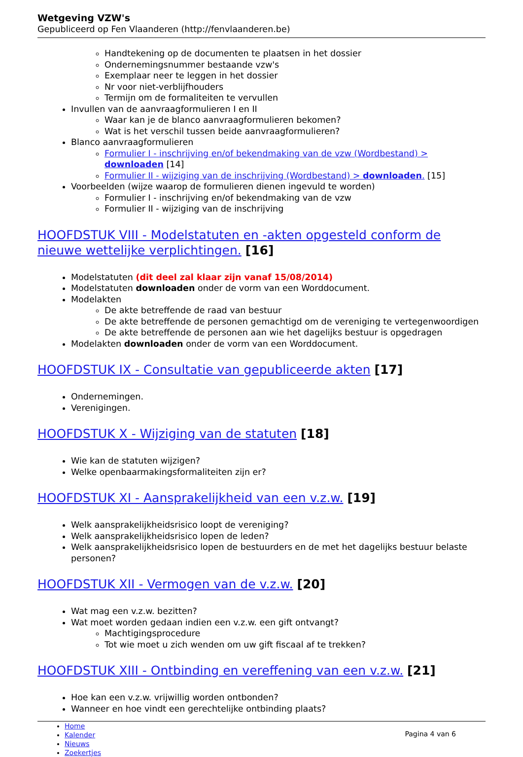Wetgeving VZW's
Gepubliceerd op Fen Vlaanderen (http://fenvlaanderen.be)
Handtekening op de documenten te plaatsen in het dossier
Ondernemingsnummer bestaande vzw's
Exemplaar neer te leggen in het dossier
Nr voor niet-verblijfhouders
Termijn om de formaliteiten te vervullen
Invullen van de aanvraagformulieren I en II
Waar kan je de blanco aanvraagformulieren bekomen?
Wat is het verschil tussen beide aanvraagformulieren?
Blanco aanvraagformulieren
Formulier I - inschrijving en/of bekendmaking van de vzw (Wordbestand) > downloaden [14]
Formulier II - wijziging van de inschrijving (Wordbestand) > downloaden. [15]
Voorbeelden (wijze waarop de formulieren dienen ingevuld te worden)
Formulier I - inschrijving en/of bekendmaking van de vzw
Formulier II - wijziging van de inschrijving
HOOFDSTUK VIII - Modelstatuten en -akten opgesteld conform de nieuwe wettelijke verplichtingen. [16]
Modelstatuten (dit deel zal klaar zijn vanaf 15/08/2014)
Modelstatuten downloaden onder de vorm van een Worddocument.
Modelakten
De akte betreffende de raad van bestuur
De akte betreffende de personen gemachtigd om de vereniging te vertegenwoordigen
De akte betreffende de personen aan wie het dagelijks bestuur is opgedragen
Modelakten downloaden onder de vorm van een Worddocument.
HOOFDSTUK IX - Consultatie van gepubliceerde akten [17]
Ondernemingen.
Verenigingen.
HOOFDSTUK X - Wijziging van de statuten [18]
Wie kan de statuten wijzigen?
Welke openbaarmakingsformaliteiten zijn er?
HOOFDSTUK XI - Aansprakelijkheid van een v.z.w. [19]
Welk aansprakelijkheidsrisico loopt de vereniging?
Welk aansprakelijkheidsrisico lopen de leden?
Welk aansprakelijkheidsrisico lopen de bestuurders en de met het dagelijks bestuur belaste personen?
HOOFDSTUK XII - Vermogen van de v.z.w. [20]
Wat mag een v.z.w. bezitten?
Wat moet worden gedaan indien een v.z.w. een gift ontvangt?
Machtigingsprocedure
Tot wie moet u zich wenden om uw gift fiscaal af te trekken?
HOOFDSTUK XIII - Ontbinding en vereffening van een v.z.w. [21]
Hoe kan een v.z.w. vrijwillig worden ontbonden?
Wanneer en hoe vindt een gerechtelijke ontbinding plaats?
Home
Kalender
Nieuws
Zoekertjes
Pagina 4 van 6